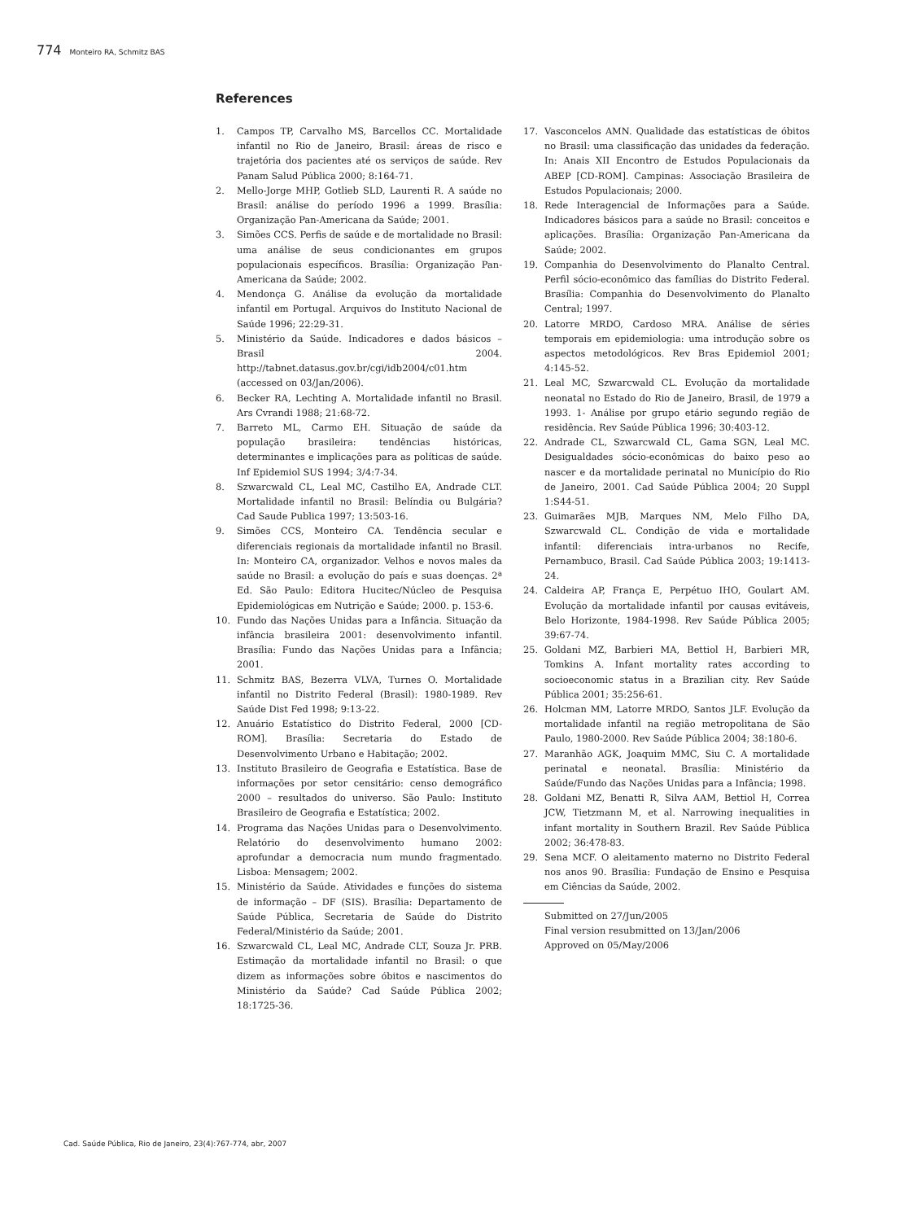774 Monteiro RA, Schmitz BAS
References
1. Campos TP, Carvalho MS, Barcellos CC. Mortalidade infantil no Rio de Janeiro, Brasil: áreas de risco e trajetória dos pacientes até os serviços de saúde. Rev Panam Salud Pública 2000; 8:164-71.
2. Mello-Jorge MHP, Gotlieb SLD, Laurenti R. A saúde no Brasil: análise do período 1996 a 1999. Brasília: Organização Pan-Americana da Saúde; 2001.
3. Simões CCS. Perfis de saúde e de mortalidade no Brasil: uma análise de seus condicionantes em grupos populacionais específicos. Brasília: Organização Pan-Americana da Saúde; 2002.
4. Mendonça G. Análise da evolução da mortalidade infantil em Portugal. Arquivos do Instituto Nacional de Saúde 1996; 22:29-31.
5. Ministério da Saúde. Indicadores e dados básicos – Brasil 2004. http://tabnet.datasus.gov.br/cgi/idb2004/c01.htm (accessed on 03/Jan/2006).
6. Becker RA, Lechting A. Mortalidade infantil no Brasil. Ars Cvrandi 1988; 21:68-72.
7. Barreto ML, Carmo EH. Situação de saúde da população brasileira: tendências históricas, determinantes e implicações para as políticas de saúde. Inf Epidemiol SUS 1994; 3/4:7-34.
8. Szwarcwald CL, Leal MC, Castilho EA, Andrade CLT. Mortalidade infantil no Brasil: Belíndia ou Bulgária? Cad Saude Publica 1997; 13:503-16.
9. Simões CCS, Monteiro CA. Tendência secular e diferenciais regionais da mortalidade infantil no Brasil. In: Monteiro CA, organizador. Velhos e novos males da saúde no Brasil: a evolução do país e suas doenças. 2ª Ed. São Paulo: Editora Hucitec/Núcleo de Pesquisa Epidemiológicas em Nutrição e Saúde; 2000. p. 153-6.
10. Fundo das Nações Unidas para a Infância. Situação da infância brasileira 2001: desenvolvimento infantil. Brasília: Fundo das Nações Unidas para a Infância; 2001.
11. Schmitz BAS, Bezerra VLVA, Turnes O. Mortalidade infantil no Distrito Federal (Brasil): 1980-1989. Rev Saúde Dist Fed 1998; 9:13-22.
12. Anuário Estatístico do Distrito Federal, 2000 [CD-ROM]. Brasília: Secretaria do Estado de Desenvolvimento Urbano e Habitação; 2002.
13. Instituto Brasileiro de Geografia e Estatística. Base de informações por setor censitário: censo demográfico 2000 – resultados do universo. São Paulo: Instituto Brasileiro de Geografia e Estatística; 2002.
14. Programa das Nações Unidas para o Desenvolvimento. Relatório do desenvolvimento humano 2002: aprofundar a democracia num mundo fragmentado. Lisboa: Mensagem; 2002.
15. Ministério da Saúde. Atividades e funções do sistema de informação – DF (SIS). Brasília: Departamento de Saúde Pública, Secretaria de Saúde do Distrito Federal/Ministério da Saúde; 2001.
16. Szwarcwald CL, Leal MC, Andrade CLT, Souza Jr. PRB. Estimação da mortalidade infantil no Brasil: o que dizem as informações sobre óbitos e nascimentos do Ministério da Saúde? Cad Saúde Pública 2002; 18:1725-36.
17. Vasconcelos AMN. Qualidade das estatísticas de óbitos no Brasil: uma classificação das unidades da federação. In: Anais XII Encontro de Estudos Populacionais da ABEP [CD-ROM]. Campinas: Associação Brasileira de Estudos Populacionais; 2000.
18. Rede Interagencial de Informações para a Saúde. Indicadores básicos para a saúde no Brasil: conceitos e aplicações. Brasília: Organização Pan-Americana da Saúde; 2002.
19. Companhia do Desenvolvimento do Planalto Central. Perfil sócio-econômico das famílias do Distrito Federal. Brasília: Companhia do Desenvolvimento do Planalto Central; 1997.
20. Latorre MRDO, Cardoso MRA. Análise de séries temporais em epidemiologia: uma introdução sobre os aspectos metodológicos. Rev Bras Epidemiol 2001; 4:145-52.
21. Leal MC, Szwarcwald CL. Evolução da mortalidade neonatal no Estado do Rio de Janeiro, Brasil, de 1979 a 1993. 1- Análise por grupo etário segundo região de residência. Rev Saúde Pública 1996; 30:403-12.
22. Andrade CL, Szwarcwald CL, Gama SGN, Leal MC. Desigualdades sócio-econômicas do baixo peso ao nascer e da mortalidade perinatal no Município do Rio de Janeiro, 2001. Cad Saúde Pública 2004; 20 Suppl 1:S44-51.
23. Guimarães MJB, Marques NM, Melo Filho DA, Szwarcwald CL. Condição de vida e mortalidade infantil: diferenciais intra-urbanos no Recife, Pernambuco, Brasil. Cad Saúde Pública 2003; 19:1413-24.
24. Caldeira AP, França E, Perpétuo IHO, Goulart AM. Evolução da mortalidade infantil por causas evitáveis, Belo Horizonte, 1984-1998. Rev Saúde Pública 2005; 39:67-74.
25. Goldani MZ, Barbieri MA, Bettiol H, Barbieri MR, Tomkins A. Infant mortality rates according to socioeconomic status in a Brazilian city. Rev Saúde Pública 2001; 35:256-61.
26. Holcman MM, Latorre MRDO, Santos JLF. Evolução da mortalidade infantil na região metropolitana de São Paulo, 1980-2000. Rev Saúde Pública 2004; 38:180-6.
27. Maranhão AGK, Joaquim MMC, Siu C. A mortalidade perinatal e neonatal. Brasília: Ministério da Saúde/Fundo das Nações Unidas para a Infância; 1998.
28. Goldani MZ, Benatti R, Silva AAM, Bettiol H, Correa JCW, Tietzmann M, et al. Narrowing inequalities in infant mortality in Southern Brazil. Rev Saúde Pública 2002; 36:478-83.
29. Sena MCF. O aleitamento materno no Distrito Federal nos anos 90. Brasília: Fundação de Ensino e Pesquisa em Ciências da Saúde, 2002.
Submitted on 27/Jun/2005
Final version resubmitted on 13/Jan/2006
Approved on 05/May/2006
Cad. Saúde Pública, Rio de Janeiro, 23(4):767-774, abr, 2007